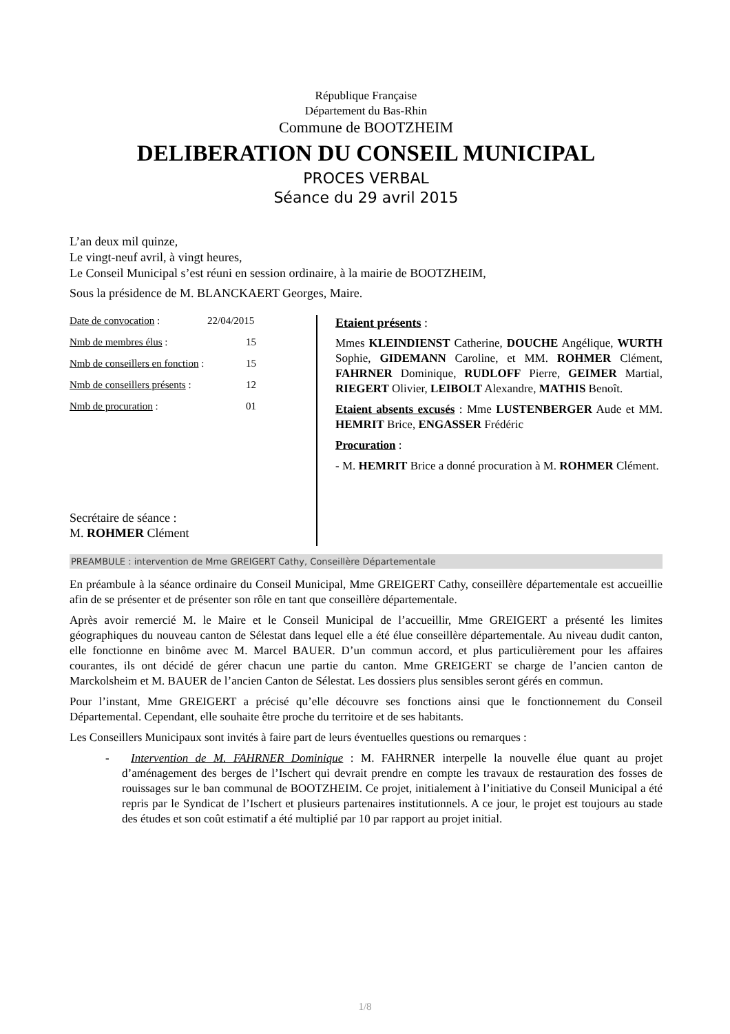République Française
Département du Bas-Rhin
Commune de BOOTZHEIM
DELIBERATION DU CONSEIL MUNICIPAL
PROCES VERBAL
Séance du 29 avril 2015
L’an deux mil quinze,
Le vingt-neuf avril, à vingt heures,
Le Conseil Municipal s’est réuni en session ordinaire, à la mairie de BOOTZHEIM,
Sous la présidence de M. BLANCKAERT Georges, Maire.
Date de convocation : 22/04/2015
Nmb de membres élus : 15
Nmb de conseillers en fonction : 15
Nmb de conseillers présents : 12
Nmb de procuration : 01
Secrétaire de séance :
M. ROHMER Clément
Etaient présents :
Mmes KLEINDIENST Catherine, DOUCHE Angélique, WURTH Sophie, GIDEMANN Caroline, et MM. ROHMER Clément, FAHRNER Dominique, RUDLOFF Pierre, GEIMER Martial, RIEGERT Olivier, LEIBOLT Alexandre, MATHIS Benoît.
Etaient absents excusés : Mme LUSTENBERGER Aude et MM. HEMRIT Brice, ENGASSER Frédéric
Procuration :
- M. HEMRIT Brice a donné procuration à M. ROHMER Clément.
PREAMBULE : intervention de Mme GREIGERT Cathy, Conseillère Départementale
En préambule à la séance ordinaire du Conseil Municipal, Mme GREIGERT Cathy, conseillère départementale est accueillie afin de se présenter et de présenter son rôle en tant que conseillère départementale.
Après avoir remercié M. le Maire et le Conseil Municipal de l’accueillir, Mme GREIGERT a présenté les limites géographiques du nouveau canton de Sélestat dans lequel elle a été élue conseillère départementale. Au niveau dudit canton, elle fonctionne en binôme avec M. Marcel BAUER. D’un commun accord, et plus particulièrement pour les affaires courantes, ils ont décidé de gérer chacun une partie du canton. Mme GREIGERT se charge de l’ancien canton de Marckolsheim et M. BAUER de l’ancien Canton de Sélestat. Les dossiers plus sensibles seront gérés en commun.
Pour l’instant, Mme GREIGERT a précisé qu’elle découvre ses fonctions ainsi que le fonctionnement du Conseil Départemental. Cependant, elle souhaite être proche du territoire et de ses habitants.
Les Conseillers Municipaux sont invités à faire part de leurs éventuelles questions ou remarques :
- Intervention de M. FAHRNER Dominique : M. FAHRNER interpelle la nouvelle élue quant au projet d’aménagement des berges de l’Ischert qui devrait prendre en compte les travaux de restauration des fosses de rouissages sur le ban communal de BOOTZHEIM. Ce projet, initialement à l’initiative du Conseil Municipal a été repris par le Syndicat de l’Ischert et plusieurs partenaires institutionnels. A ce jour, le projet est toujours au stade des études et son coût estimatif a été multiplié par 10 par rapport au projet initial.
1/8